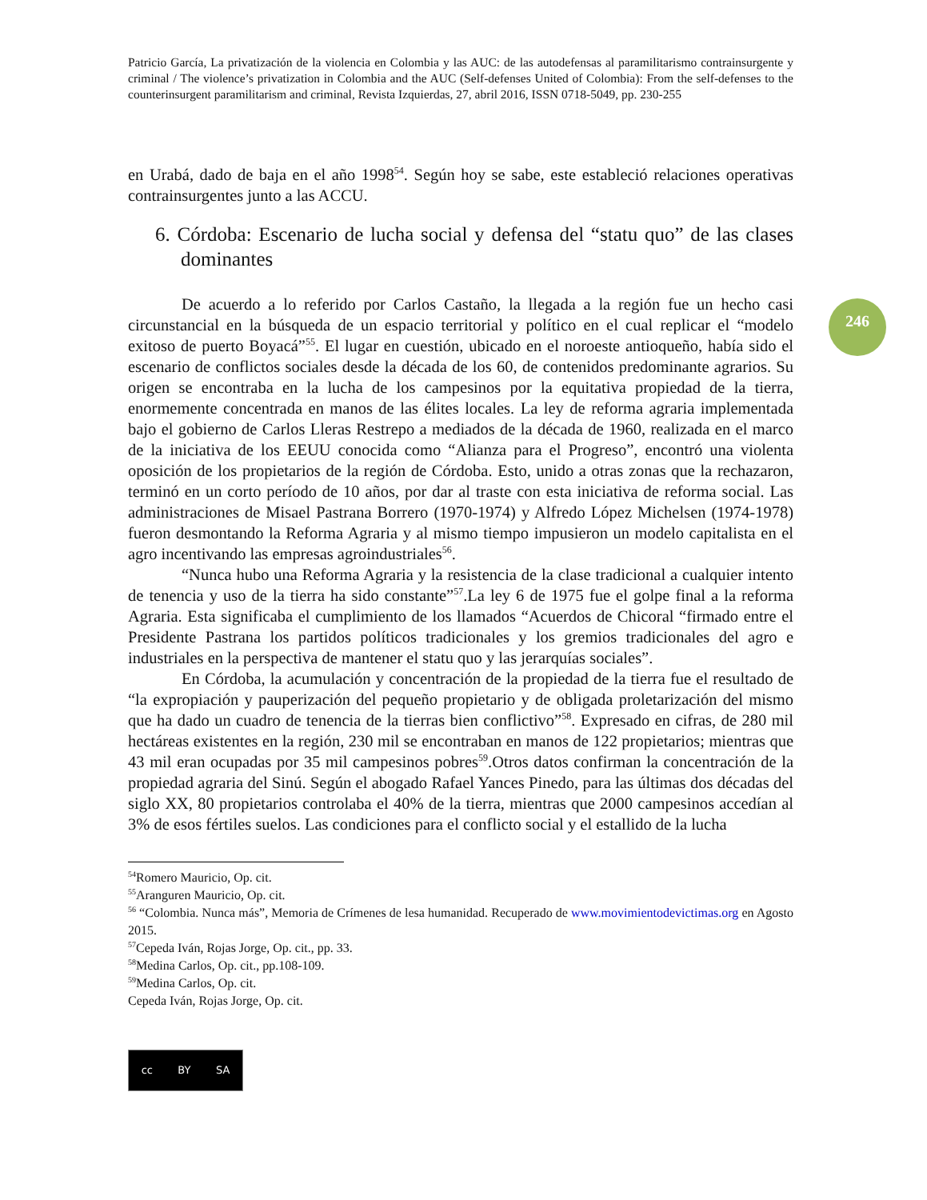Patricio García, La privatización de la violencia en Colombia y las AUC: de las autodefensas al paramilitarismo contrainsurgente y criminal / The violence’s privatization in Colombia and the AUC (Self-defenses United of Colombia): From the self-defenses to the counterinsurgent paramilitarism and criminal, Revista Izquierdas, 27, abril 2016, ISSN 0718-5049, pp. 230-255
246
en Urabá, dado de baja en el año 1998<sup>54</sup>. Según hoy se sabe, este estableció relaciones operativas contrainsurgentes junto a las ACCU.
6. Córdoba: Escenario de lucha social y defensa del “statu quo” de las clases dominantes
De acuerdo a lo referido por Carlos Castaño, la llegada a la región fue un hecho casi circunstancial en la búsqueda de un espacio territorial y político en el cual replicar el “modelo exitoso de puerto Boyacá”<sup>55</sup>. El lugar en cuestión, ubicado en el noroeste antioqueño, había sido el escenario de conflictos sociales desde la década de los 60, de contenidos predominante agrarios. Su origen se encontraba en la lucha de los campesinos por la equitativa propiedad de la tierra, enormemente concentrada en manos de las élites locales. La ley de reforma agraria implementada bajo el gobierno de Carlos Lleras Restrepo a mediados de la década de 1960, realizada en el marco de la iniciativa de los EEUU conocida como “Alianza para el Progreso”, encontró una violenta oposición de los propietarios de la región de Córdoba. Esto, unido a otras zonas que la rechazaron, terminó en un corto período de 10 años, por dar al traste con esta iniciativa de reforma social. Las administraciones de Misael Pastrana Borrero (1970-1974) y Alfredo López Michelsen (1974-1978) fueron desmontando la Reforma Agraria y al mismo tiempo impusieron un modelo capitalista en el agro incentivando las empresas agroindustriales<sup>56</sup>.
“Nunca hubo una Reforma Agraria y la resistencia de la clase tradicional a cualquier intento de tenencia y uso de la tierra ha sido constante”<sup>57</sup>.La ley 6 de 1975 fue el golpe final a la reforma Agraria. Esta significaba el cumplimiento de los llamados “Acuerdos de Chicoral “firmado entre el Presidente Pastrana los partidos políticos tradicionales y los gremios tradicionales del agro e industriales en la perspectiva de mantener el statu quo y las jerarquías sociales”.
En Córdoba, la acumulación y concentración de la propiedad de la tierra fue el resultado de “la expropiación y pauperización del pequeño propietario y de obligada proletarización del mismo que ha dado un cuadro de tenencia de la tierras bien conflictivo”<sup>58</sup>. Expresado en cifras, de 280 mil hectáreas existentes en la región, 230 mil se encontraban en manos de 122 propietarios; mientras que 43 mil eran ocupadas por 35 mil campesinos pobres<sup>59</sup>.Otros datos confirman la concentración de la propiedad agraria del Sinú. Según el abogado Rafael Yances Pinedo, para las últimas dos décadas del siglo XX, 80 propietarios controlaba el 40% de la tierra, mientras que 2000 campesinos accedían al 3% de esos fértiles suelos. Las condiciones para el conflicto social y el estallido de la lucha
<sup>54</sup> Romero Mauricio, Op. cit.
<sup>55</sup> Aranguren Mauricio, Op. cit.
<sup>56</sup> “Colombia. Nunca más”, Memoria de Crímenes de lesa humanidad. Recuperado de www.movimientodevictimas.org en Agosto 2015.
<sup>57</sup> Cepeda Iván, Rojas Jorge, Op. cit., pp. 33.
<sup>58</sup> Medina Carlos, Op. cit., pp.108-109.
<sup>59</sup> Medina Carlos, Op. cit.
Cepeda Iván, Rojas Jorge, Op. cit.
cc BY SA